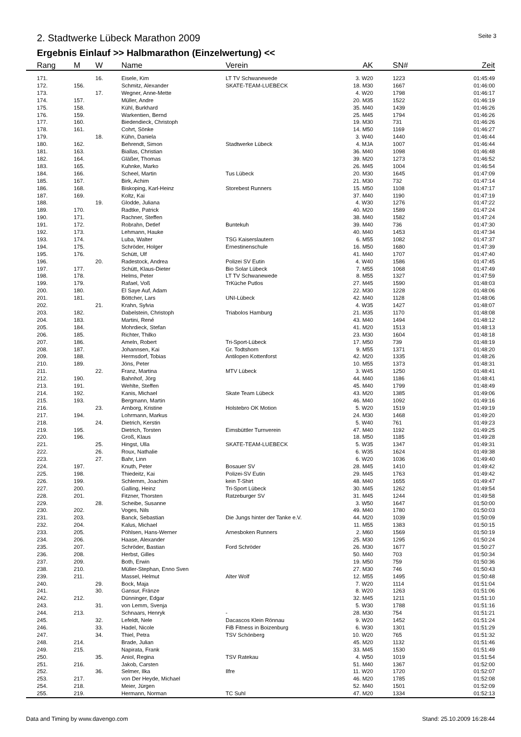2. Stadtwerke Lübeck Marathon 2009
Seite 3
Ergebnis Einlauf >> Halbmarathon (Einzelwertung) <<
| | Rang | M | W | Name | Verein | AK | | SN# | Zeit |
| --- | --- | --- | --- | --- | --- | --- | --- | --- | --- |
| | 171. | | 16. | Eisele, Kim | LT TV Schwanewede | 3. W20 | | 1223 | 01:45:49 |
| | 172. | 156. | | Schmitz, Alexander | SKATE-TEAM-LUEBECK | 18. M30 | | 1667 | 01:46:00 |
| | 173. | | 17. | Wegner, Anne-Mette | | 4. W20 | | 1798 | 01:46:17 |
| | 174. | 157. | | Müller, Andre | | 20. M35 | | 1522 | 01:46:19 |
| | 175. | 158. | | Kühl, Burkhard | | 35. M40 | | 1439 | 01:46:26 |
| | 176. | 159. | | Warkentien, Bernd | | 25. M45 | | 1794 | 01:46:26 |
| | 177. | 160. | | Biedendieck, Christoph | | 19. M30 | | 731 | 01:46:26 |
| | 178. | 161. | | Cohrt, Sönke | | 14. M50 | | 1169 | 01:46:27 |
| | 179. | | 18. | Kühn, Daniela | | 3. W40 | | 1440 | 01:46:44 |
| | 180. | 162. | | Behrendt, Simon | Stadtwerke Lübeck | 4. MJA | | 1007 | 01:46:44 |
| | 181. | 163. | | Biallas, Christian | | 36. M40 | | 1098 | 01:46:48 |
| | 182. | 164. | | Gläßer, Thomas | | 39. M20 | | 1273 | 01:46:52 |
| | 183. | 165. | | Kuhnke, Marko | | 26. M45 | | 1004 | 01:46:54 |
| | 184. | 166. | | Scheel, Martin | Tus Lübeck | 20. M30 | | 1645 | 01:47:09 |
| | 185. | 167. | | Birk, Achim | | 21. M30 | | 732 | 01:47:14 |
| | 186. | 168. | | Biskoping, Karl-Heinz | Storebest Runners | 15. M50 | | 1108 | 01:47:17 |
| | 187. | 169. | | Koltz, Kai | | 37. M40 | | 1190 | 01:47:19 |
| | 188. | | 19. | Glodde, Juliana | | 4. W30 | | 1276 | 01:47:22 |
| | 189. | 170. | | Radtke, Patrick | | 40. M20 | | 1589 | 01:47:24 |
| | 190. | 171. | | Rachner, Steffen | | 38. M40 | | 1582 | 01:47:24 |
| | 191. | 172. | | Robrahn, Detlef | Buntekuh | 39. M40 | | 736 | 01:47:30 |
| | 192. | 173. | | Lehmann, Hauke | | 40. M40 | | 1453 | 01:47:34 |
| | 193. | 174. | | Luba, Walter | TSG Kaiserslautern | 6. M55 | | 1082 | 01:47:37 |
| | 194. | 175. | | Schröder, Holger | Ernestinenschule | 16. M50 | | 1680 | 01:47:39 |
| | 195. | 176. | | Schütt, Ulf | | 41. M40 | | 1707 | 01:47:40 |
| | 196. | | 20. | Radestock, Andrea | Polizei SV Eutin | 4. W40 | | 1586 | 01:47:45 |
| | 197. | 177. | | Schütt, Klaus-Dieter | Bio Solar Lübeck | 7. M55 | | 1068 | 01:47:49 |
| | 198. | 178. | | Helms, Peter | LT TV Schwanewede | 8. M55 | | 1327 | 01:47:59 |
| | 199. | 179. | | Rafael, Voß | TrKüche Putlos | 27. M45 | | 1590 | 01:48:03 |
| | 200. | 180. | | El Saye Auf, Adam | | 22. M30 | | 1228 | 01:48:06 |
| | 201. | 181. | | Böttcher, Lars | UNI-Lübeck | 42. M40 | | 1128 | 01:48:06 |
| | 202. | | 21. | Krahn, Sylvia | | 4. W35 | | 1427 | 01:48:07 |
| | 203. | 182. | | Dabelstein, Christoph | Triabolos Hamburg | 21. M35 | | 1170 | 01:48:08 |
| | 204. | 183. | | Martini, René | | 43. M40 | | 1494 | 01:48:12 |
| | 205. | 184. | | Mohrdieck, Stefan | | 41. M20 | | 1513 | 01:48:13 |
| | 206. | 185. | | Richter, Thilko | | 23. M30 | | 1604 | 01:48:18 |
| | 207. | 186. | | Ameln, Robert | Tri-Sport-Lübeck | 17. M50 | | 739 | 01:48:19 |
| | 208. | 187. | | Johannsen, Kai | Gr. Todtshorn | 9. M55 | | 1371 | 01:48:20 |
| | 209. | 188. | | Hermsdorf, Tobias | Antilopen Kottenforst | 42. M20 | | 1335 | 01:48:26 |
| | 210. | 189. | | Jöns, Peter | | 10. M55 | | 1373 | 01:48:31 |
| | 211. | | 22. | Franz, Martina | MTV Lübeck | 3. W45 | | 1250 | 01:48:41 |
| | 212. | 190. | | Bahnhof, Jörg | | 44. M40 | | 1186 | 01:48:41 |
| | 213. | 191. | | Wehlte, Steffen | | 45. M40 | | 1799 | 01:48:49 |
| | 214. | 192. | | Kanis, Michael | Skate Team Lübeck | 43. M20 | | 1385 | 01:49:06 |
| | 215. | 193. | | Bergmann, Martin | | 46. M40 | | 1092 | 01:49:16 |
| | 216. | | 23. | Arnborg, Kristine | Holstebro OK Motion | 5. W20 | | 1519 | 01:49:19 |
| | 217. | 194. | | Lohrmann, Markus | | 24. M30 | | 1468 | 01:49:20 |
| | 218. | | 24. | Dietrich, Kerstin | | 5. W40 | | 761 | 01:49:23 |
| | 219. | 195. | | Dietrich, Torsten | Eimsbüttler Turnverein | 47. M40 | | 1192 | 01:49:25 |
| | 220. | 196. | | Groß, Klaus | | 18. M50 | | 1185 | 01:49:28 |
| | 221. | | 25. | Hingst, Ulla | SKATE-TEAM-LUEBECK | 5. W35 | | 1347 | 01:49:31 |
| | 222. | | 26. | Roux, Nathalie | | 6. W35 | | 1624 | 01:49:38 |
| | 223. | | 27. | Bahr, Linn | | 6. W20 | | 1036 | 01:49:40 |
| | 224. | 197. | | Knuth, Peter | Bosauer SV | 28. M45 | | 1410 | 01:49:42 |
| | 225. | 198. | | Thiedeitz, Kai | Polizei-SV Eutin | 29. M45 | | 1763 | 01:49:42 |
| | 226. | 199. | | Schlemm, Joachim | kein T-Shirt | 48. M40 | | 1655 | 01:49:47 |
| | 227. | 200. | | Galling, Heinz | Tri-Sport Lübeck | 30. M45 | | 1262 | 01:49:54 |
| | 228. | 201. | | Fitzner, Thorsten | Ratzeburger SV | 31. M45 | | 1244 | 01:49:58 |
| | 229. | | 28. | Scheibe, Susanne | | 3. W50 | | 1647 | 01:50:00 |
| | 230. | 202. | | Voges, Nils | | 49. M40 | | 1780 | 01:50:03 |
| | 231. | 203. | | Banck, Sebastian | Die Jungs hinter der Tanke e.V. | 44. M20 | | 1039 | 01:50:09 |
| | 232. | 204. | | Kalus, Michael | | 11. M55 | | 1383 | 01:50:15 |
| | 233. | 205. | | Pöhlsen, Hans-Werner | Arnesboken Runners | 2. M60 | | 1569 | 01:50:19 |
| | 234. | 206. | | Haase, Alexander | | 25. M30 | | 1295 | 01:50:24 |
| | 235. | 207. | | Schröder, Bastian | Ford Schröder | 26. M30 | | 1677 | 01:50:27 |
| | 236. | 208. | | Herbst, Gilles | | 50. M40 | | 703 | 01:50:34 |
| | 237. | 209. | | Both, Erwin | | 19. M50 | | 759 | 01:50:36 |
| | 238. | 210. | | Müller-Stephan, Enno Sven | | 27. M30 | | 746 | 01:50:43 |
| | 239. | 211. | | Massel, Helmut | Alter Wolf | 12. M55 | | 1495 | 01:50:48 |
| | 240. | | 29. | Bock, Maja | | 7. W20 | | 1114 | 01:51:04 |
| | 241. | | 30. | Gansur, Fränze | | 8. W20 | | 1263 | 01:51:06 |
| | 242. | 212. | | Dünninger, Edgar | | 32. M45 | | 1211 | 01:51:10 |
| | 243. | | 31. | von Lemm, Svenja | | 5. W30 | | 1788 | 01:51:16 |
| | 244. | 213. | | Schnaars, Henryk | - | 28. M30 | | 754 | 01:51:21 |
| | 245. | | 32. | Lefeldt, Nele | Dacascos Klein Rönnau | 9. W20 | | 1452 | 01:51:24 |
| | 246. | | 33. | Hadel, Nicole | FiB Fitness in Boizenburg | 6. W30 | | 1301 | 01:51:29 |
| | 247. | | 34. | Thiel, Petra | TSV Schönberg | 10. W20 | | 765 | 01:51:32 |
| | 248. | 214. | | Brade, Julian | | 45. M20 | | 1132 | 01:51:46 |
| | 249. | 215. | | Napirata, Frank | | 33. M45 | | 1530 | 01:51:49 |
| | 250. | | 35. | Aniol, Regina | TSV Ratekau | 4. W50 | | 1019 | 01:51:54 |
| | 251. | 216. | | Jakob, Carsten | | 51. M40 | | 1367 | 01:52:00 |
| | 252. | | 36. | Selmer, Ilka | Ilfre | 11. W20 | | 1720 | 01:52:07 |
| | 253. | 217. | | von Der Heyde, Michael | | 46. M20 | | 1785 | 01:52:08 |
| | 254. | 218. | | Meier, Jürgen | | 52. M40 | | 1501 | 01:52:09 |
| | 255. | 219. | | Hermann, Norman | TC Suhl | 47. M20 | | 1334 | 01:52:13 |
Data and Timing by www.davengo.com
Stand: 25.10.2009 16:28:44